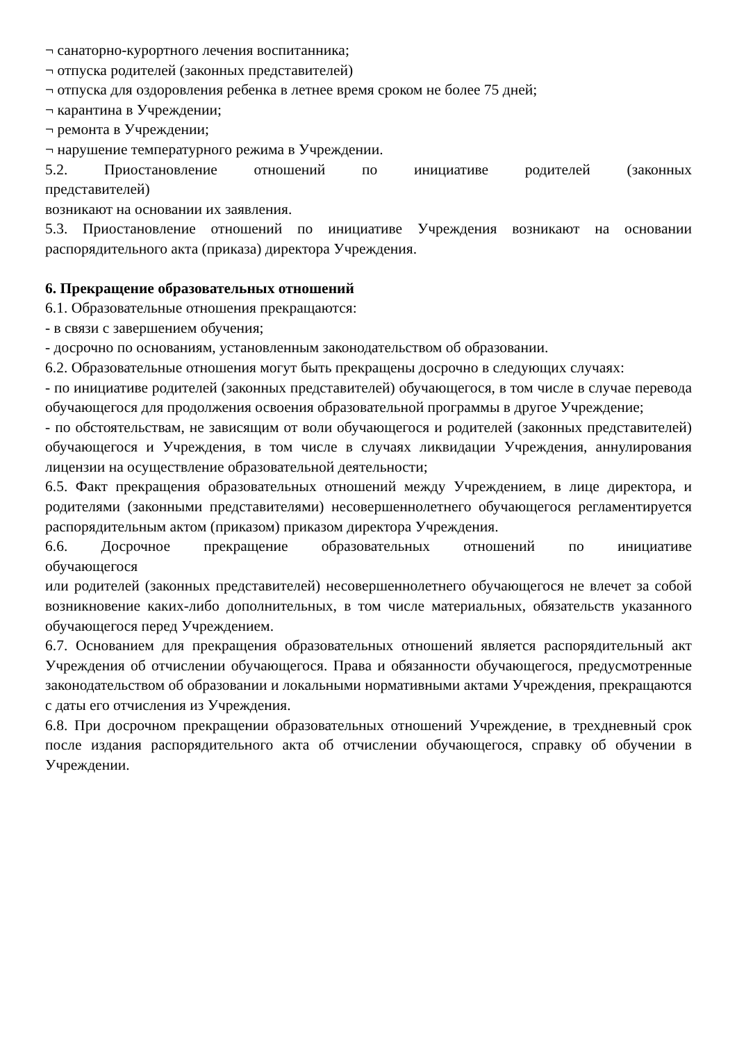¬ санаторно-курортного лечения воспитанника;
¬ отпуска родителей (законных представителей)
¬ отпуска для оздоровления ребенка в летнее время сроком не более 75 дней;
¬ карантина в Учреждении;
¬ ремонта в Учреждении;
¬ нарушение температурного режима в Учреждении.
5.2. Приостановление отношений по инициативе родителей (законных
представителей)
возникают на основании их заявления.
5.3. Приостановление отношений по инициативе Учреждения возникают на основании распорядительного акта (приказа) директора Учреждения.
6. Прекращение образовательных отношений
6.1. Образовательные отношения прекращаются:
- в связи с завершением обучения;
- досрочно по основаниям, установленным законодательством об образовании.
6.2. Образовательные отношения могут быть прекращены досрочно в следующих случаях:
- по инициативе родителей (законных представителей) обучающегося, в том числе в случае перевода обучающегося для продолжения освоения образовательной программы в другое Учреждение;
- по обстоятельствам, не зависящим от воли обучающегося и родителей (законных представителей) обучающегося и Учреждения, в том числе в случаях ликвидации Учреждения, аннулирования лицензии на осуществление образовательной деятельности;
6.5. Факт прекращения образовательных отношений между Учреждением, в лице директора, и родителями (законными представителями) несовершеннолетнего обучающегося регламентируется распорядительным актом (приказом) приказом директора Учреждения.
6.6. Досрочное прекращение образовательных отношений по инициативе
обучающегося
или родителей (законных представителей) несовершеннолетнего обучающегося не влечет за собой возникновение каких-либо дополнительных, в том числе материальных, обязательств указанного обучающегося перед Учреждением.
6.7. Основанием для прекращения образовательных отношений является распорядительный акт Учреждения об отчислении обучающегося. Права и обязанности обучающегося, предусмотренные законодательством об образовании и локальными нормативными актами Учреждения, прекращаются с даты его отчисления из Учреждения.
6.8. При досрочном прекращении образовательных отношений Учреждение, в трехдневный срок после издания распорядительного акта об отчислении обучающегося, справку об обучении в Учреждении.